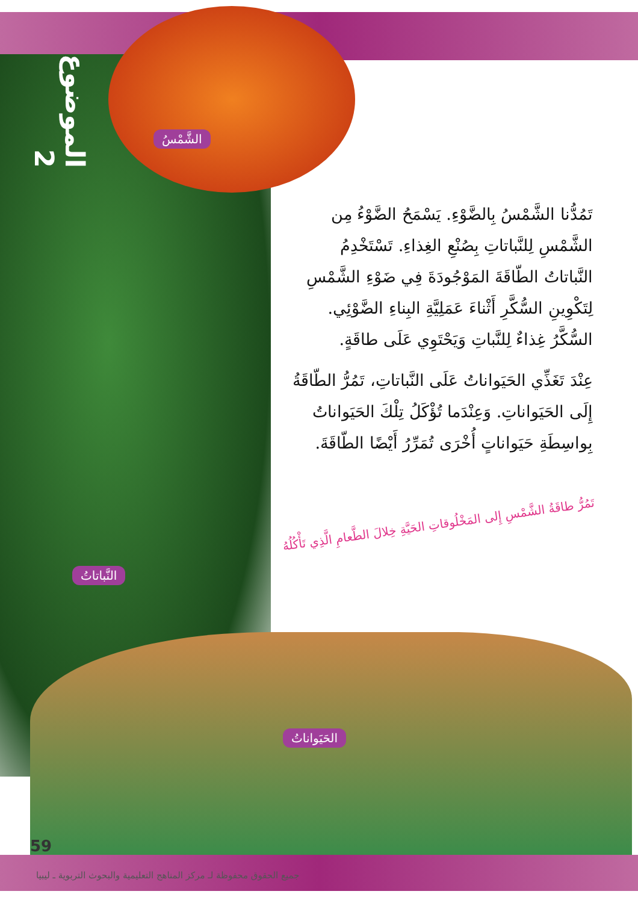الموضوع 2
الشَّمْسُ
تَمُدُّنا الشَّمْسُ بِالضَّوْءِ. يَسْمَحُ الضَّوْءُ مِن الشَّمْسِ لِلنَّباتاتِ بِصُنْعِ الغِذاءِ. تَسْتَخْدِمُ النَّباتاتُ الطّاقَةَ المَوْجُودَةَ فِي ضَوْءِ الشَّمْسِ لِتَكْوِينِ السُّكَّرِ أَثْناءَ عَمَلِيَّةِ البِناءِ الضَّوْئِي. السُّكَّرُ غِذاءٌ لِلنَّباتِ وَيَحْتَوِي عَلَى طاقَةٍ.
عِنْدَ تَغَذِّي الحَيَواناتُ عَلَى النَّباتاتِ، تَمُرُّ الطّاقَةُ إِلَى الحَيَواناتِ. وَعِنْدَما تُؤْكَلُ تِلْكَ الحَيَواناتُ بِواسِطَةِ حَيَواناتٍ أُخْرَى تُمَرِّرُ أَيْضًا الطّاقَةَ.
تَمُرُّ طاقَةُ الشَّمْسِ إِلى المَخْلُوقاتِ الحَيَّةِ خِلالَ الطَّعامِ الَّذِي تَأْكُلُهُ
النَّباتاتُ
الحَيَواناتُ
59
جميع الحقوق محفوظة لـ مركز المناهج التعليمية والبحوث التربوية ـ ليبيا